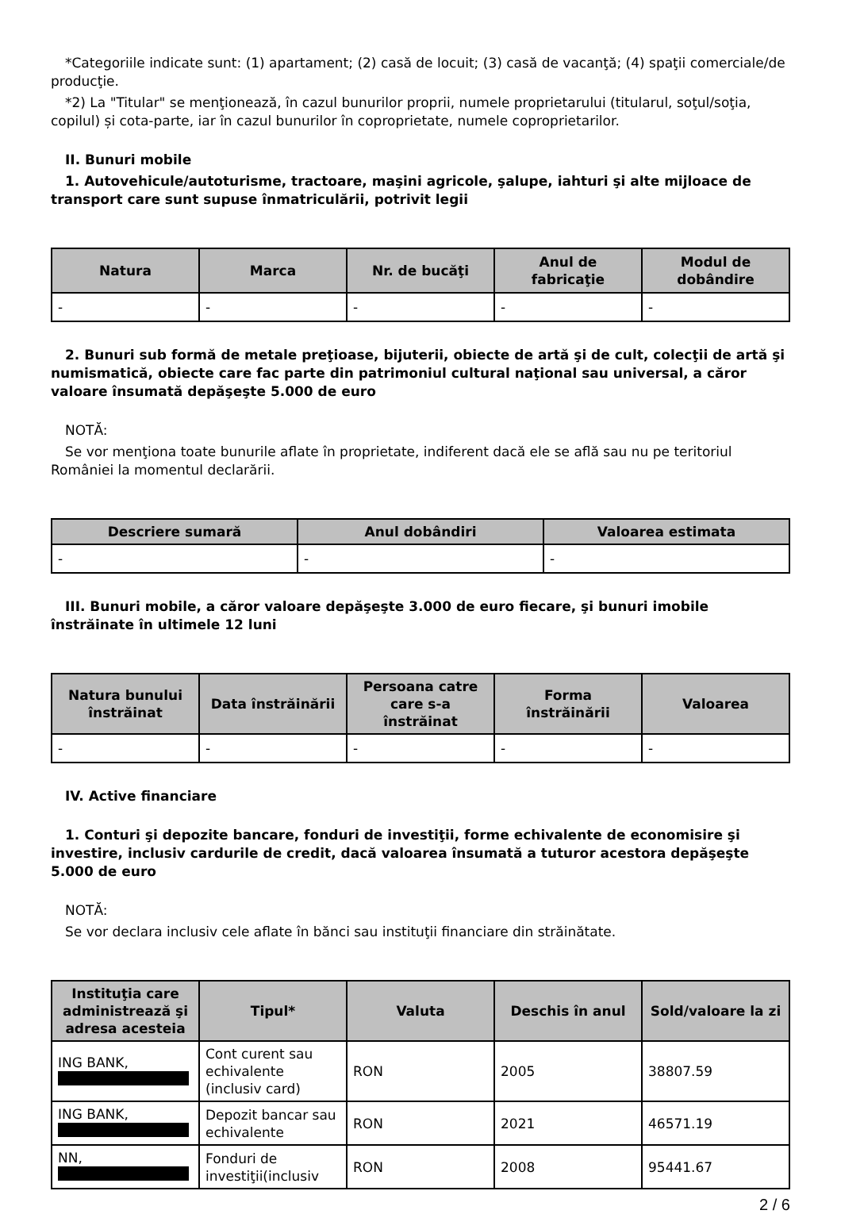*Categoriile indicate sunt: (1) apartament; (2) casă de locuit; (3) casă de vacanţă; (4) spaţii comerciale/de producţie.
*2) La "Titular" se menţionează, în cazul bunurilor proprii, numele proprietarului (titularul, soţul/soţia, copilul) și cota-parte, iar în cazul bunurilor în coproprietate, numele coproprietarilor.
II. Bunuri mobile
1. Autovehicule/autoturisme, tractoare, maşini agricole, şalupe, iahturi şi alte mijloace de transport care sunt supuse înmatriculării, potrivit legii
| Natura | Marca | Nr. de bucăţi | Anul de fabricaţie | Modul de dobândire |
| --- | --- | --- | --- | --- |
| - | - | - | - | - |
2. Bunuri sub formă de metale preţioase, bijuterii, obiecte de artă şi de cult, colecţii de artă şi numismatică, obiecte care fac parte din patrimoniul cultural naţional sau universal, a căror valoare însumată depăşeşte 5.000 de euro
NOTĂ:
Se vor menţiona toate bunurile aflate în proprietate, indiferent dacă ele se află sau nu pe teritoriul României la momentul declarării.
| Descriere sumară | Anul dobândiri | Valoarea estimata |
| --- | --- | --- |
| - | - | - |
III. Bunuri mobile, a căror valoare depăşeşte 3.000 de euro fiecare, şi bunuri imobile înstrăinate în ultimele 12 luni
| Natura bunului înstrăinat | Data înstrăinării | Persoana catre care s-a înstrăinat | Forma înstrăinării | Valoarea |
| --- | --- | --- | --- | --- |
| - | - | - | - | - |
IV. Active financiare
1. Conturi şi depozite bancare, fonduri de investiţii, forme echivalente de economisire şi investire, inclusiv cardurile de credit, dacă valoarea însumată a tuturor acestora depăşeşte 5.000 de euro
NOTĂ:
Se vor declara inclusiv cele aflate în bănci sau instituţii financiare din străinătate.
| Instituţia care administrează şi adresa acesteia | Tipul* | Valuta | Deschis în anul | Sold/valoare la zi |
| --- | --- | --- | --- | --- |
| ING BANK, | Cont curent sau echivalente (inclusiv card) | RON | 2005 | 38807.59 |
| ING BANK, | Depozit bancar sau echivalente | RON | 2021 | 46571.19 |
| NN, | Fonduri de investiţii(inclusiv | RON | 2008 | 95441.67 |
2 / 6